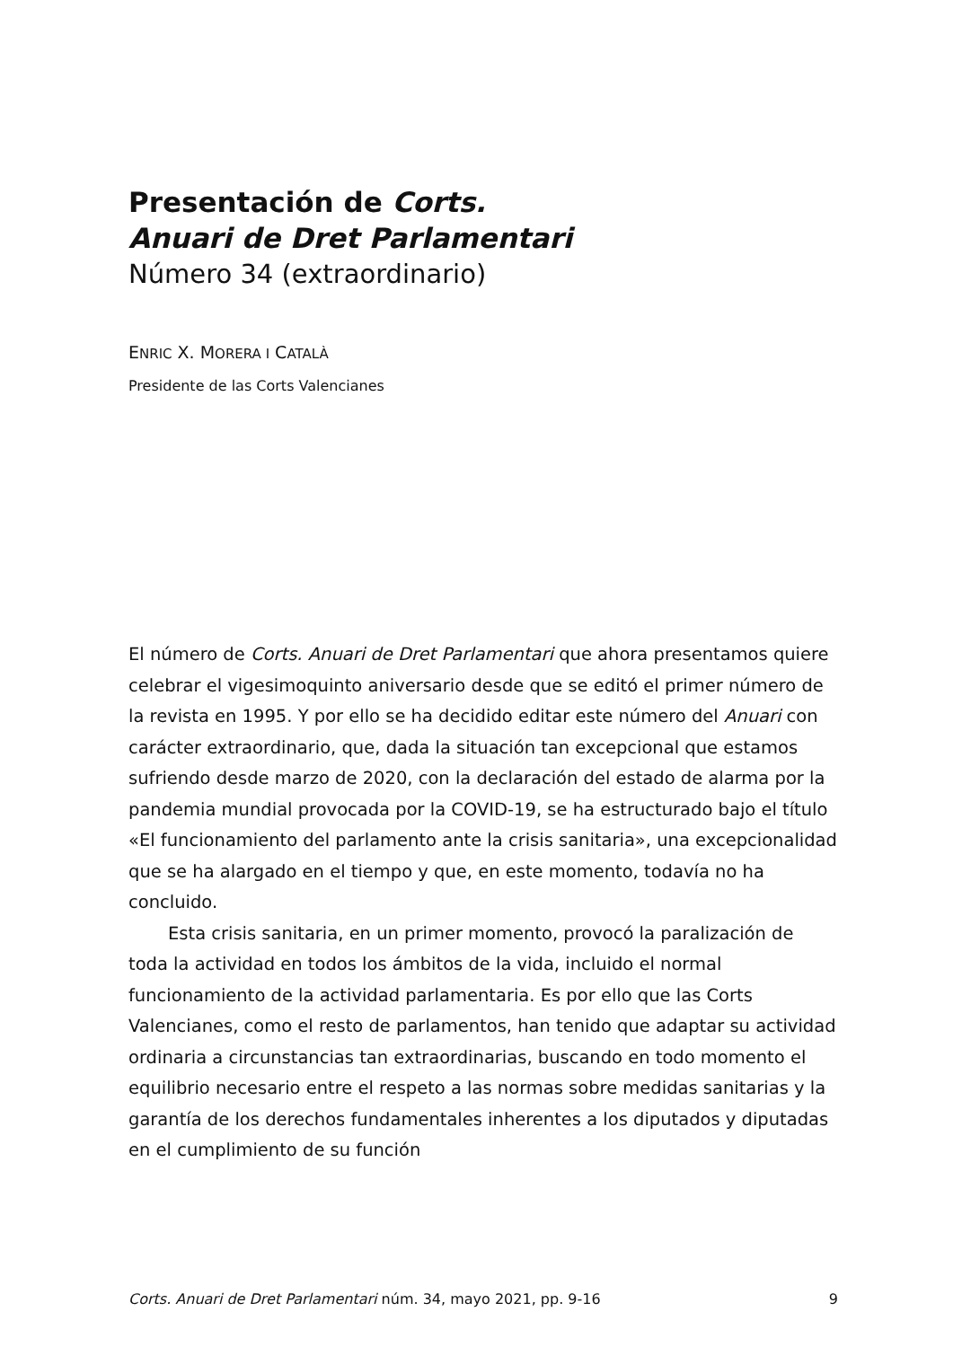Presentación de Corts.
Anuari de Dret Parlamentari
Número 34 (extraordinario)
ENRIC X. MORERA I CATALÀ
Presidente de las Corts Valencianes
El número de Corts. Anuari de Dret Parlamentari que ahora presentamos quiere celebrar el vigesimoquinto aniversario desde que se editó el primer número de la revista en 1995. Y por ello se ha decidido editar este número del Anuari con carácter extraordinario, que, dada la situación tan excepcional que estamos sufriendo desde marzo de 2020, con la declaración del estado de alarma por la pandemia mundial provocada por la COVID-19, se ha estructurado bajo el título «El funcionamiento del parlamento ante la crisis sanitaria», una excepcionalidad que se ha alargado en el tiempo y que, en este momento, todavía no ha concluido.
Esta crisis sanitaria, en un primer momento, provocó la paralización de toda la actividad en todos los ámbitos de la vida, incluido el normal funcionamiento de la actividad parlamentaria. Es por ello que las Corts Valencianes, como el resto de parlamentos, han tenido que adaptar su actividad ordinaria a circunstancias tan extraordinarias, buscando en todo momento el equilibrio necesario entre el respeto a las normas sobre medidas sanitarias y la garantía de los derechos fundamentales inherentes a los diputados y diputadas en el cumplimiento de su función
Corts. Anuari de Dret Parlamentari núm. 34, mayo 2021, pp. 9-16 9